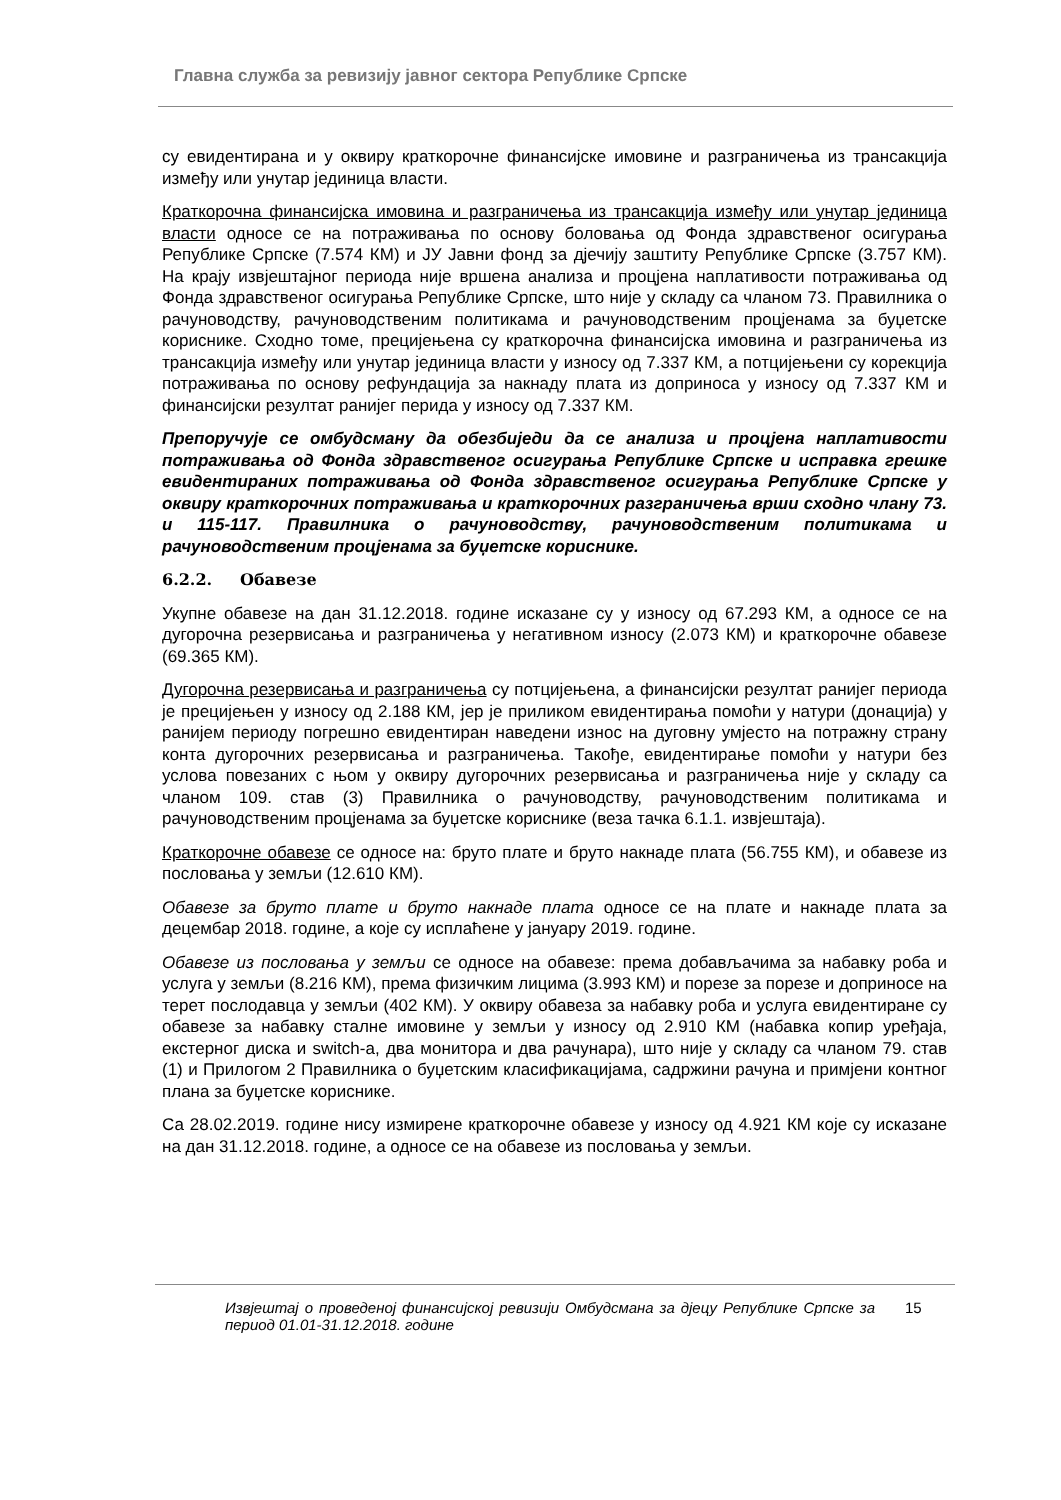Главна служба за ревизију јавног сектора Републике Српске
су евидентирана и у оквиру краткорочне финансијске имовине и разграничења из трансакција између или унутар јединица власти.
Краткорочна финансијска имовина и разграничења из трансакција између или унутар јединица власти односе се на потраживања по основу боловања од Фонда здравственог осигурања Републике Српске (7.574 КМ) и ЈУ Јавни фонд за дјечију заштиту Републике Српске (3.757 КМ). На крају извјештајног периода није вршена анализа и процјена наплативости потраживања од Фонда здравственог осигурања Републике Српске, што није у складу са чланом 73. Правилника о рачуноводству, рачуноводственим политикама и рачуноводственим процјенама за буџетске кориснике. Сходно томе, прецијењена су краткорочна финансијска имовина и разграничења из трансакција између или унутар јединица власти у износу од 7.337 КМ, а потцијењени су корекција потраживања по основу рефундација за накнаду плата из доприноса у износу од 7.337 КМ и финансијски резултат ранијег перида у износу од 7.337 КМ.
Препоручује се омбудсману да обезбиједи да се анализа и процјена наплативости потраживања од Фонда здравственог осигурања Републике Српске и исправка грешке евидентираних потраживања од Фонда здравственог осигурања Републике Српске у оквиру краткорочних потраживања и краткорочних разграничења врши сходно члану 73. и 115-117. Правилника о рачуноводству, рачуноводственим политикама и рачуноводственим процјенама за буџетске кориснике.
6.2.2. Обавезе
Укупне обавезе на дан 31.12.2018. године исказане су у износу од 67.293 КМ, а односе се на дугорочна резервисања и разграничења у негативном износу (2.073 КМ) и краткорочне обавезе (69.365 КМ).
Дугорочна резервисања и разграничења су потцијењена, а финансијски резултат ранијег периода је прецијењен у износу од 2.188 КМ, јер је приликом евидентирања помоћи у натури (донација) у ранијем периоду погрешно евидентиран наведени износ на дуговну умјесто на потражну страну конта дугорочних резервисања и разграничења. Такође, евидентирање помоћи у натури без услова повезаних с њом у оквиру дугорочних резервисања и разграничења није у складу са чланом 109. став (3) Правилника о рачуноводству, рачуноводственим политикама и рачуноводственим процјенама за буџетске кориснике (веза тачка 6.1.1. извјештаја).
Краткорочне обавезе се односе на: бруто плате и бруто накнаде плата (56.755 КМ), и обавезе из пословања у земљи (12.610 КМ).
Обавезе за бруто плате и бруто накнаде плата односе се на плате и накнаде плата за децембар 2018. године, а које су исплаћене у јануару 2019. године.
Обавезе из пословања у земљи се односе на обавезе: према добављачима за набавку роба и услуга у земљи (8.216 КМ), према физичким лицима (3.993 КМ) и порезе за порезе и доприносе на терет послодавца у земљи (402 КМ). У оквиру обавеза за набавку роба и услуга евидентиране су обавезе за набавку сталне имовине у земљи у износу од 2.910 КМ (набавка копир уређаја, екстерног диска и switch-a, два монитора и два рачунара), што није у складу са чланом 79. став (1) и Прилогом 2 Правилника о буџетским класификацијама, садржини рачуна и примјени контног плана за буџетске кориснике.
Са 28.02.2019. године нису измирене краткорочне обавезе у износу од 4.921 КМ које су исказане на дан 31.12.2018. године, а односе се на обавезе из пословања у земљи.
Извјештај о проведеној финансијској ревизији Омбудсмана за дјецу Републике Српске за период 01.01-31.12.2018. године 15